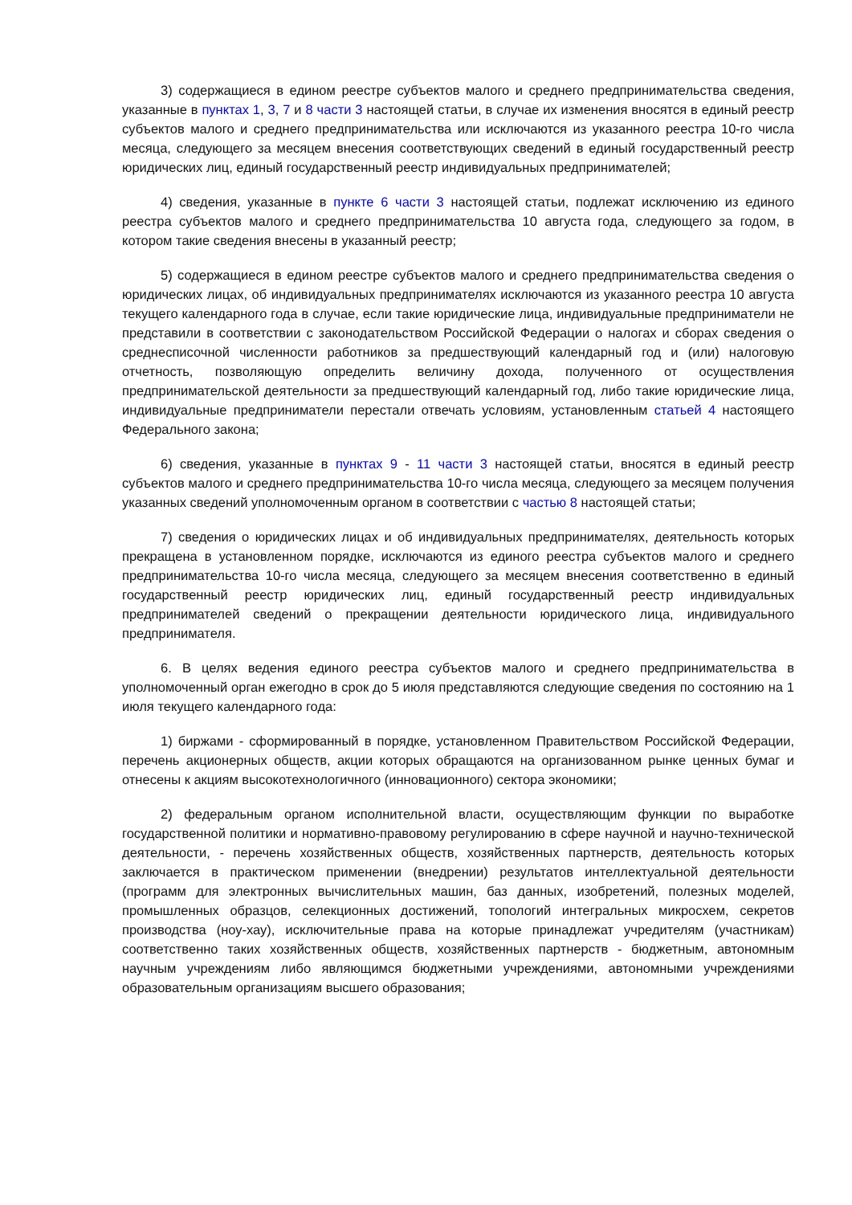3) содержащиеся в едином реестре субъектов малого и среднего предпринимательства сведения, указанные в пунктах 1, 3, 7 и 8 части 3 настоящей статьи, в случае их изменения вносятся в единый реестр субъектов малого и среднего предпринимательства или исключаются из указанного реестра 10-го числа месяца, следующего за месяцем внесения соответствующих сведений в единый государственный реестр юридических лиц, единый государственный реестр индивидуальных предпринимателей;
4) сведения, указанные в пункте 6 части 3 настоящей статьи, подлежат исключению из единого реестра субъектов малого и среднего предпринимательства 10 августа года, следующего за годом, в котором такие сведения внесены в указанный реестр;
5) содержащиеся в едином реестре субъектов малого и среднего предпринимательства сведения о юридических лицах, об индивидуальных предпринимателях исключаются из указанного реестра 10 августа текущего календарного года в случае, если такие юридические лица, индивидуальные предприниматели не представили в соответствии с законодательством Российской Федерации о налогах и сборах сведения о среднесписочной численности работников за предшествующий календарный год и (или) налоговую отчетность, позволяющую определить величину дохода, полученного от осуществления предпринимательской деятельности за предшествующий календарный год, либо такие юридические лица, индивидуальные предприниматели перестали отвечать условиям, установленным статьей 4 настоящего Федерального закона;
6) сведения, указанные в пунктах 9 - 11 части 3 настоящей статьи, вносятся в единый реестр субъектов малого и среднего предпринимательства 10-го числа месяца, следующего за месяцем получения указанных сведений уполномоченным органом в соответствии с частью 8 настоящей статьи;
7) сведения о юридических лицах и об индивидуальных предпринимателях, деятельность которых прекращена в установленном порядке, исключаются из единого реестра субъектов малого и среднего предпринимательства 10-го числа месяца, следующего за месяцем внесения соответственно в единый государственный реестр юридических лиц, единый государственный реестр индивидуальных предпринимателей сведений о прекращении деятельности юридического лица, индивидуального предпринимателя.
6. В целях ведения единого реестра субъектов малого и среднего предпринимательства в уполномоченный орган ежегодно в срок до 5 июля представляются следующие сведения по состоянию на 1 июля текущего календарного года:
1) биржами - сформированный в порядке, установленном Правительством Российской Федерации, перечень акционерных обществ, акции которых обращаются на организованном рынке ценных бумаг и отнесены к акциям высокотехнологичного (инновационного) сектора экономики;
2) федеральным органом исполнительной власти, осуществляющим функции по выработке государственной политики и нормативно-правовому регулированию в сфере научной и научно-технической деятельности, - перечень хозяйственных обществ, хозяйственных партнерств, деятельность которых заключается в практическом применении (внедрении) результатов интеллектуальной деятельности (программ для электронных вычислительных машин, баз данных, изобретений, полезных моделей, промышленных образцов, селекционных достижений, топологий интегральных микросхем, секретов производства (ноу-хау), исключительные права на которые принадлежат учредителям (участникам) соответственно таких хозяйственных обществ, хозяйственных партнерств - бюджетным, автономным научным учреждениям либо являющимся бюджетными учреждениями, автономными учреждениями образовательным организациям высшего образования;